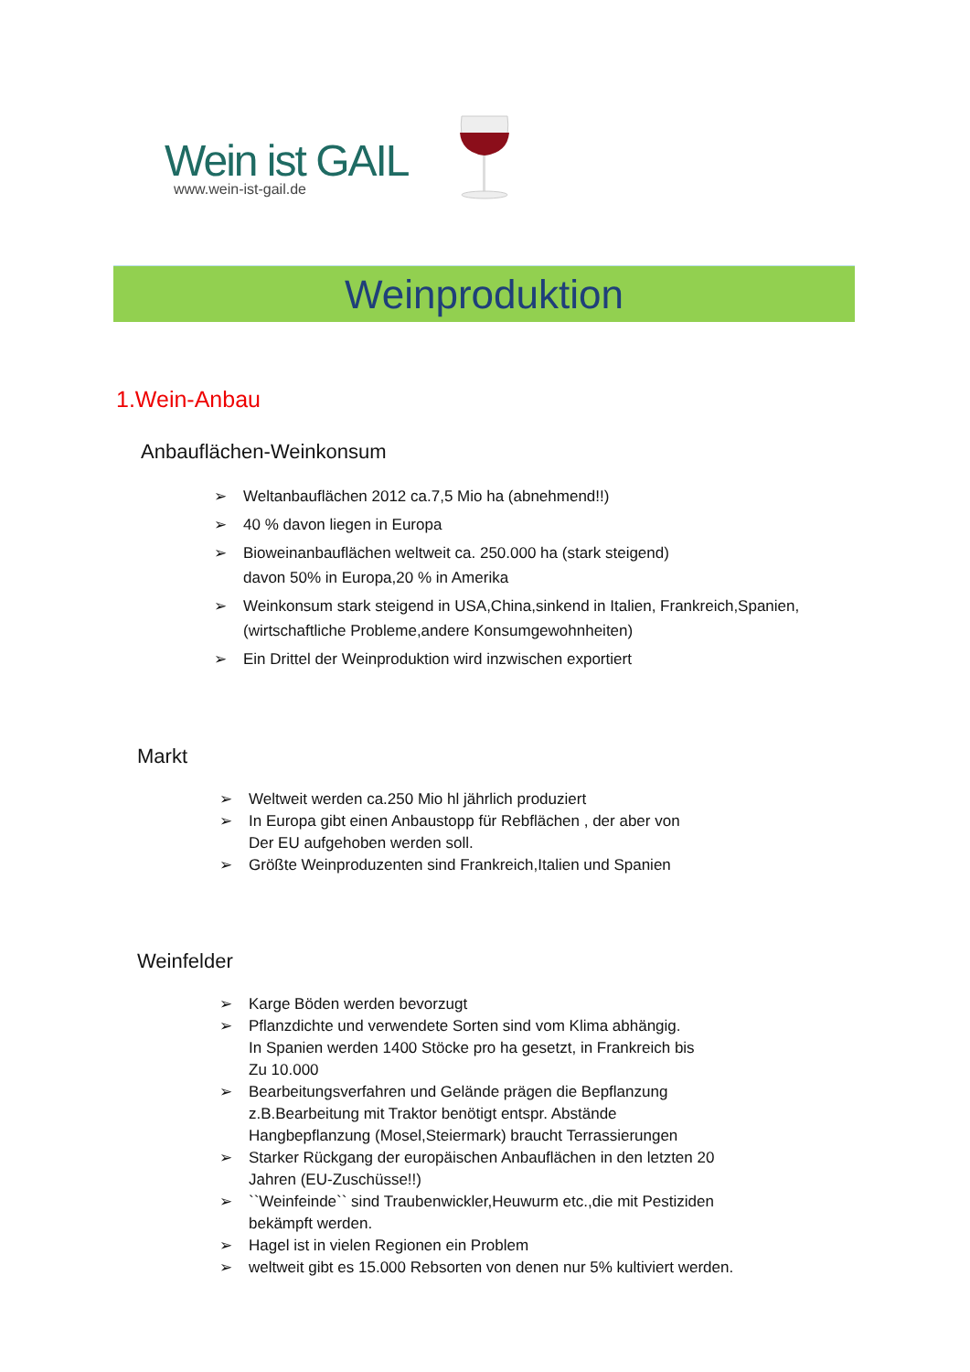Wein ist GAIL
www.wein-ist-gail.de
Weinproduktion
1.Wein-Anbau
Anbauflächen-Weinkonsum
➢ Weltanbauflächen 2012 ca.7,5 Mio ha (abnehmend!!)
➢ 40 % davon liegen in Europa
➢ Bioweinanbauflächen weltweit ca. 250.000 ha (stark steigend)
davon 50% in Europa,20 % in Amerika
➢ Weinkonsum stark steigend in USA,China,sinkend in Italien, Frankreich,Spanien,
(wirtschaftliche Probleme,andere Konsumgewohnheiten)
➢ Ein Drittel der Weinproduktion wird inzwischen exportiert
Markt
➢ Weltweit werden ca.250 Mio hl jährlich produziert
➢ In Europa gibt einen Anbaustopp für Rebflächen , der aber von
Der EU aufgehoben werden soll.
➢ Größte Weinproduzenten sind Frankreich,Italien und Spanien
Weinfelder
➢ Karge Böden werden bevorzugt
➢ Pflanzdichte und verwendete Sorten sind vom Klima abhängig.
In Spanien werden 1400 Stöcke pro ha gesetzt, in Frankreich bis
Zu 10.000
➢ Bearbeitungsverfahren und Gelände prägen die Bepflanzung
z.B.Bearbeitung mit Traktor benötigt entspr. Abstände
Hangbepflanzung (Mosel,Steiermark) braucht Terrassierungen
➢ Starker Rückgang der europäischen Anbauflächen in den letzten 20
Jahren (EU-Zuschüsse!!)
➢ ``Weinfeinde`` sind Traubenwickler,Heuwurm etc.,die mit Pestiziden
bekämpft werden.
➢ Hagel ist in vielen Regionen ein Problem
➢ weltweit gibt es 15.000 Rebsorten von denen nur 5% kultiviert werden.